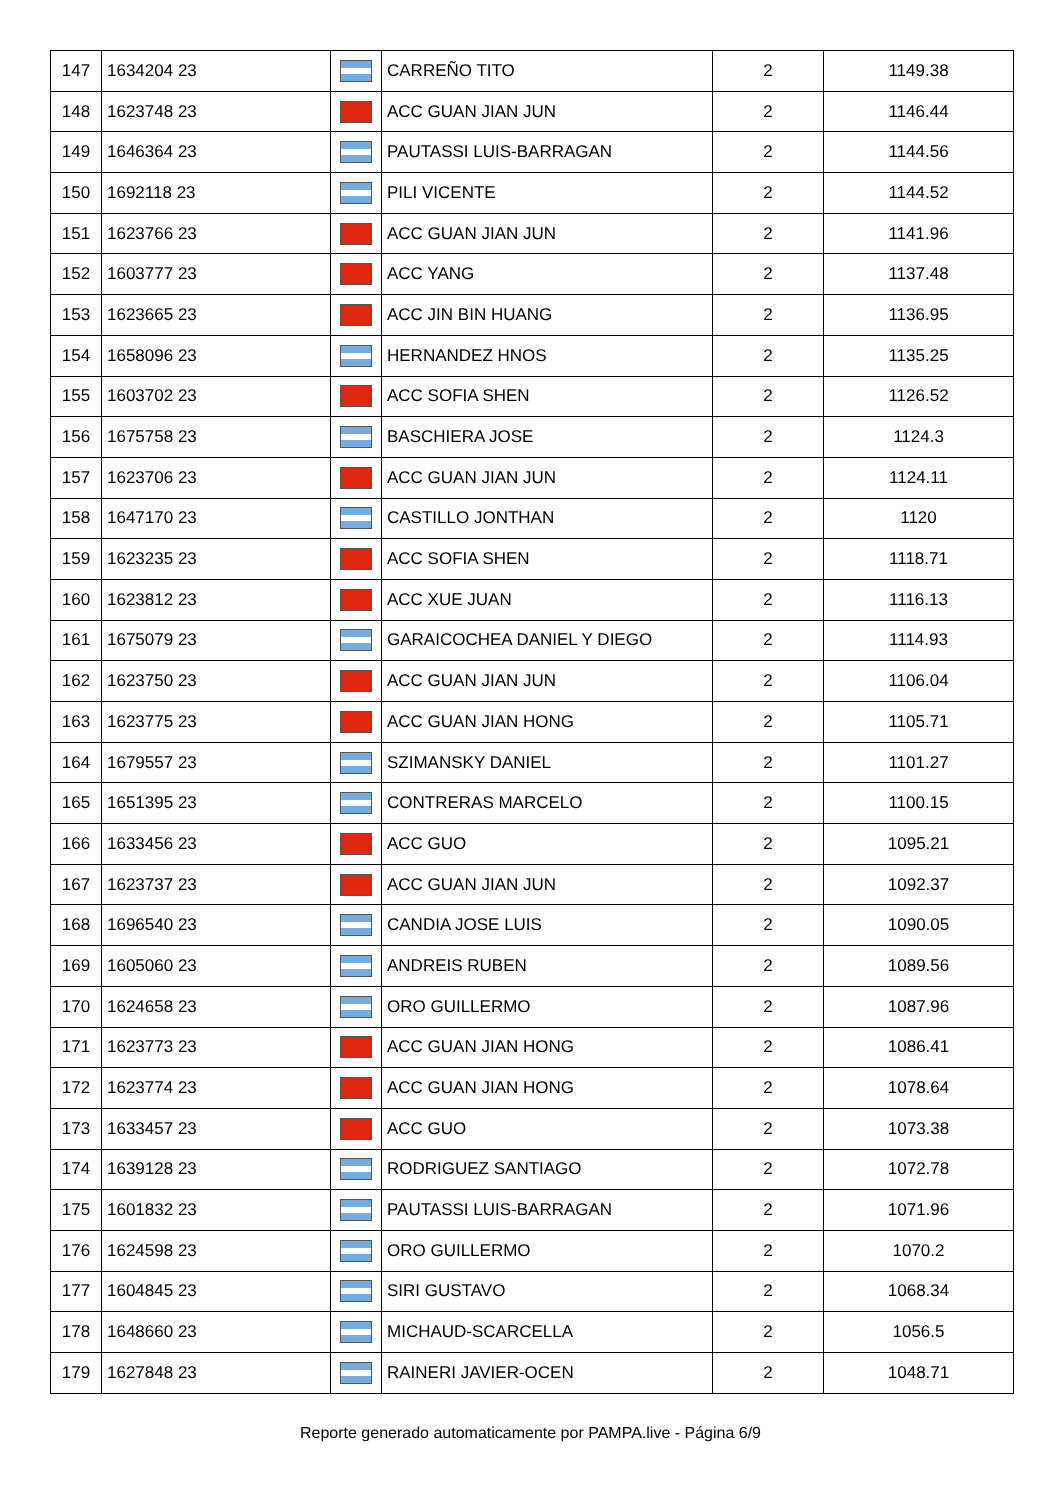| 147 | 1634204 23 | | CARREÑO TITO | 2 | 1149.38 |
| 148 | 1623748 23 | | ACC GUAN JIAN JUN | 2 | 1146.44 |
| 149 | 1646364 23 | | PAUTASSI LUIS-BARRAGAN | 2 | 1144.56 |
| 150 | 1692118 23 | | PILI VICENTE | 2 | 1144.52 |
| 151 | 1623766 23 | | ACC GUAN JIAN JUN | 2 | 1141.96 |
| 152 | 1603777 23 | | ACC YANG | 2 | 1137.48 |
| 153 | 1623665 23 | | ACC JIN BIN HUANG | 2 | 1136.95 |
| 154 | 1658096 23 | | HERNANDEZ HNOS | 2 | 1135.25 |
| 155 | 1603702 23 | | ACC SOFIA SHEN | 2 | 1126.52 |
| 156 | 1675758 23 | | BASCHIERA JOSE | 2 | 1124.3 |
| 157 | 1623706 23 | | ACC GUAN JIAN JUN | 2 | 1124.11 |
| 158 | 1647170 23 | | CASTILLO JONTHAN | 2 | 1120 |
| 159 | 1623235 23 | | ACC SOFIA SHEN | 2 | 1118.71 |
| 160 | 1623812 23 | | ACC XUE JUAN | 2 | 1116.13 |
| 161 | 1675079 23 | | GARAICOCHEA DANIEL Y DIEGO | 2 | 1114.93 |
| 162 | 1623750 23 | | ACC GUAN JIAN JUN | 2 | 1106.04 |
| 163 | 1623775 23 | | ACC GUAN JIAN HONG | 2 | 1105.71 |
| 164 | 1679557 23 | | SZIMANSKY DANIEL | 2 | 1101.27 |
| 165 | 1651395 23 | | CONTRERAS MARCELO | 2 | 1100.15 |
| 166 | 1633456 23 | | ACC GUO | 2 | 1095.21 |
| 167 | 1623737 23 | | ACC GUAN JIAN JUN | 2 | 1092.37 |
| 168 | 1696540 23 | | CANDIA JOSE LUIS | 2 | 1090.05 |
| 169 | 1605060 23 | | ANDREIS RUBEN | 2 | 1089.56 |
| 170 | 1624658 23 | | ORO GUILLERMO | 2 | 1087.96 |
| 171 | 1623773 23 | | ACC GUAN JIAN HONG | 2 | 1086.41 |
| 172 | 1623774 23 | | ACC GUAN JIAN HONG | 2 | 1078.64 |
| 173 | 1633457 23 | | ACC GUO | 2 | 1073.38 |
| 174 | 1639128 23 | | RODRIGUEZ SANTIAGO | 2 | 1072.78 |
| 175 | 1601832 23 | | PAUTASSI LUIS-BARRAGAN | 2 | 1071.96 |
| 176 | 1624598 23 | | ORO GUILLERMO | 2 | 1070.2 |
| 177 | 1604845 23 | | SIRI GUSTAVO | 2 | 1068.34 |
| 178 | 1648660 23 | | MICHAUD-SCARCELLA | 2 | 1056.5 |
| 179 | 1627848 23 | | RAINERI JAVIER-OCEN | 2 | 1048.71 |
Reporte generado automaticamente por PAMPA.live - Página 6/9